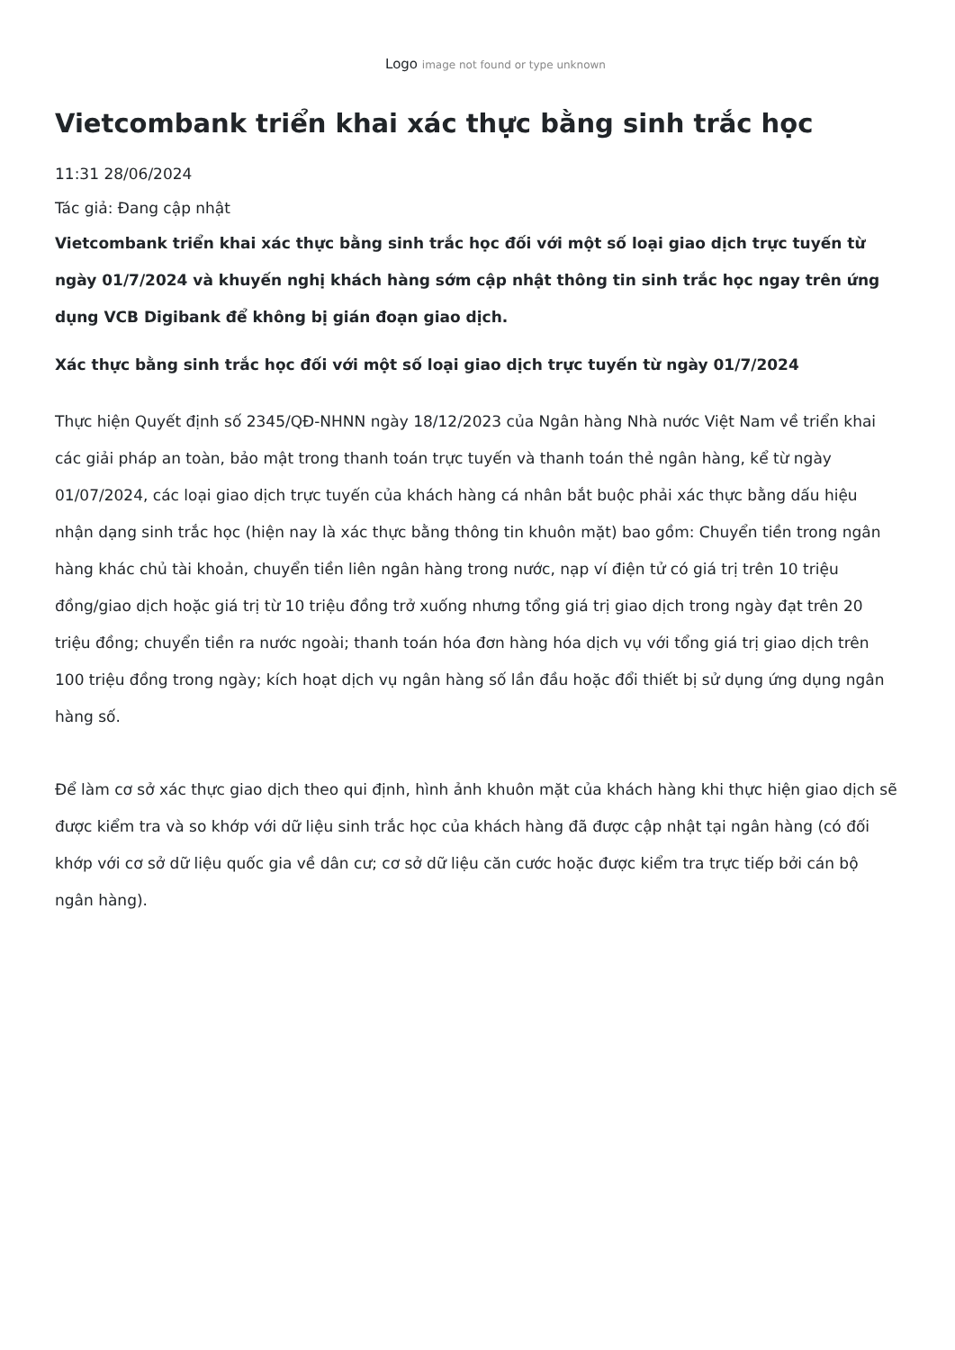Logo image not found or type unknown
Vietcombank triển khai xác thực bằng sinh trắc học
11:31 28/06/2024
Tác giả: Đang cập nhật
Vietcombank triển khai xác thực bằng sinh trắc học đối với một số loại giao dịch trực tuyến từ ngày 01/7/2024 và khuyến nghị khách hàng sớm cập nhật thông tin sinh trắc học ngay trên ứng dụng VCB Digibank để không bị gián đoạn giao dịch.
Xác thực bằng sinh trắc học đối với một số loại giao dịch trực tuyến từ ngày 01/7/2024
Thực hiện Quyết định số 2345/QĐ-NHNN ngày 18/12/2023 của Ngân hàng Nhà nước Việt Nam về triển khai các giải pháp an toàn, bảo mật trong thanh toán trực tuyến và thanh toán thẻ ngân hàng, kể từ ngày 01/07/2024, các loại giao dịch trực tuyến của khách hàng cá nhân bắt buộc phải xác thực bằng dấu hiệu nhận dạng sinh trắc học (hiện nay là xác thực bằng thông tin khuôn mặt) bao gồm: Chuyển tiền trong ngân hàng khác chủ tài khoản, chuyển tiền liên ngân hàng trong nước, nạp ví điện tử có giá trị trên 10 triệu đồng/giao dịch hoặc giá trị từ 10 triệu đồng trở xuống nhưng tổng giá trị giao dịch trong ngày đạt trên 20 triệu đồng; chuyển tiền ra nước ngoài; thanh toán hóa đơn hàng hóa dịch vụ với tổng giá trị giao dịch trên 100 triệu đồng trong ngày; kích hoạt dịch vụ ngân hàng số lần đầu hoặc đổi thiết bị sử dụng ứng dụng ngân hàng số.
Để làm cơ sở xác thực giao dịch theo qui định, hình ảnh khuôn mặt của khách hàng khi thực hiện giao dịch sẽ được kiểm tra và so khớp với dữ liệu sinh trắc học của khách hàng đã được cập nhật tại ngân hàng (có đối khớp với cơ sở dữ liệu quốc gia về dân cư; cơ sở dữ liệu căn cước hoặc được kiểm tra trực tiếp bởi cán bộ ngân hàng).